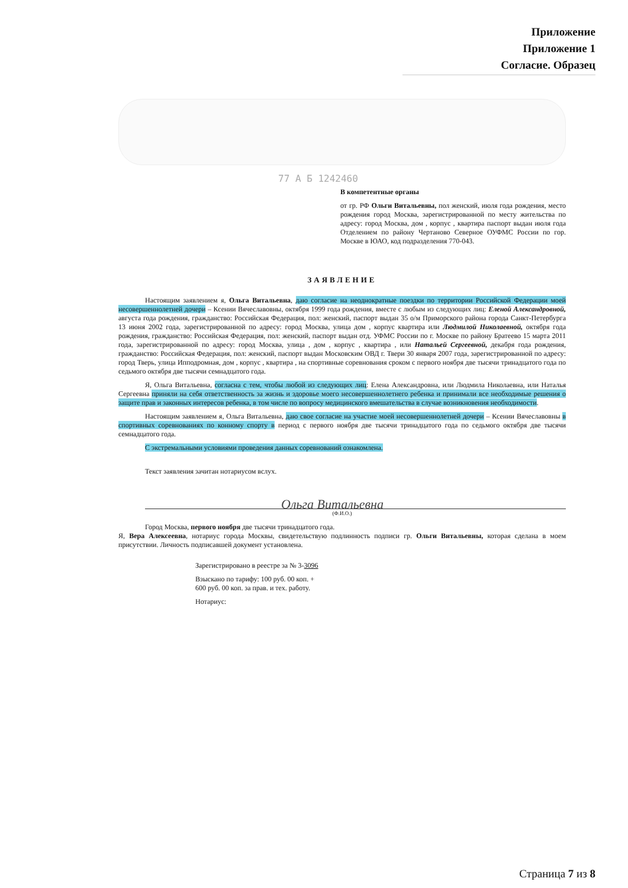Приложение
Приложение 1
Согласие. Образец
77 А Б 1242460
В компетентные органы
от гр. РФ Ольги Витальевны, пол женский, июля года рождения, место рождения город Москва, зарегистрированной по месту жительства по адресу: город Москва, дом , корпус , квартира паспорт выдан июля года Отделением по району Чертаново Северное ОУФМС России по гор. Москве в ЮАО, код подразделения 770-043.
ЗАЯВЛЕНИЕ
Настоящим заявлением я, Ольга Витальевна, даю согласие на неоднократные поездки по территории Российской Федерации моей несовершеннолетней дочери – Ксении Вячеславовны, октября 1999 года рождения, вместе с любым из следующих лиц: Еленой Александровной, августа года рождения, гражданство: Российская Федерация, пол: женский, паспорт выдан 35 о/м Приморского района города Санкт-Петербурга 13 июня 2002 года, зарегистрированной по адресу: город Москва, улица дом , корпус квартира или Людмилой Николаевной, октября года рождения, гражданство: Российская Федерация, пол: женский, паспорт выдан отд. УФМС России по г. Москве по району Братеево 15 марта 2011 года, зарегистрированной по адресу: город Москва, улица , дом , корпус , квартира , или Натальей Сергеевной, декабря года рождения, гражданство: Российская Федерация, пол: женский, паспорт выдан Московским ОВД г. Твери 30 января 2007 года, зарегистрированной по адресу: город Тверь, улица Ипподромная, дом , корпус , квартира , на спортивные соревнования сроком с первого ноября две тысячи тринадцатого года по седьмого октября две тысячи семнадцатого года.
Я, Ольга Витальевна, согласна с тем, чтобы любой из следующих лиц: Елена Александровна, или Людмила Николаевна, или Наталья Сергеевна приняли на себя ответственность за жизнь и здоровье моего несовершеннолетнего ребенка и принимали все необходимые решения о защите прав и законных интересов ребенка, в том числе по вопросу медицинского вмешательства в случае возникновения необходимости.
Настоящим заявлением я, Ольга Витальевна, даю свое согласие на участие моей несовершеннолетней дочери – Ксении Вячеславовны в спортивных соревнованиях по конному спорту в период с первого ноября две тысячи тринадцатого года по седьмого октября две тысячи семнадцатого года.
С экстремальными условиями проведения данных соревнований ознакомлена.
Текст заявления зачитан нотариусом вслух.
Ольга Витальевна
(Ф.И.О.)
Город Москва, первого ноября две тысячи тринадцатого года.
Я, Вера Алексеевна, нотариус города Москвы, свидетельствую подлинность подписи гр. Ольги Витальевны, которая сделана в моем присутствии. Личность подписавшей документ установлена.
Зарегистрировано в реестре за № 3-3096
Взыскано по тарифу: 100 руб. 00 коп. +
600 руб. 00 коп. за прав. и тех. работу.
Нотариус:
Страница 7 из 8